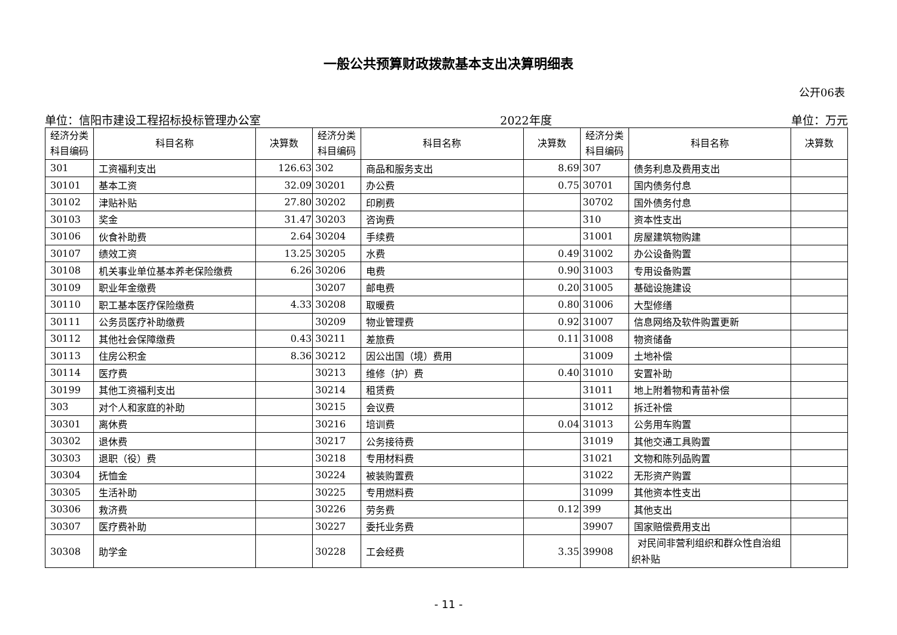一般公共预算财政拨款基本支出决算明细表
公开06表
单位：信阳市建设工程招标投标管理办公室 2022年度 单位：万元
| 经济分类科目编码 | 科目名称 | 决算数 | 经济分类科目编码 | 科目名称 | 决算数 | 经济分类科目编码 | 科目名称 | 决算数 |
| --- | --- | --- | --- | --- | --- | --- | --- | --- |
| 301 | 工资福利支出 | 126.63 | 302 | 商品和服务支出 | 8.69 | 307 | 债务利息及费用支出 | |
| 30101 | 基本工资 | 32.09 | 30201 | 办公费 | 0.75 | 30701 | 国内债务付息 | |
| 30102 | 津贴补贴 | 27.80 | 30202 | 印刷费 | | 30702 | 国外债务付息 | |
| 30103 | 奖金 | 31.47 | 30203 | 咨询费 | | 310 | 资本性支出 | |
| 30106 | 伙食补助费 | 2.64 | 30204 | 手续费 | | 31001 | 房屋建筑物购建 | |
| 30107 | 绩效工资 | 13.25 | 30205 | 水费 | 0.49 | 31002 | 办公设备购置 | |
| 30108 | 机关事业单位基本养老保险缴费 | 6.26 | 30206 | 电费 | 0.90 | 31003 | 专用设备购置 | |
| 30109 | 职业年金缴费 | | 30207 | 邮电费 | 0.20 | 31005 | 基础设施建设 | |
| 30110 | 职工基本医疗保险缴费 | 4.33 | 30208 | 取暖费 | 0.80 | 31006 | 大型修缮 | |
| 30111 | 公务员医疗补助缴费 | | 30209 | 物业管理费 | 0.92 | 31007 | 信息网络及软件购置更新 | |
| 30112 | 其他社会保障缴费 | 0.43 | 30211 | 差旅费 | 0.11 | 31008 | 物资储备 | |
| 30113 | 住房公积金 | 8.36 | 30212 | 因公出国（境）费用 | | 31009 | 土地补偿 | |
| 30114 | 医疗费 | | 30213 | 维修（护）费 | 0.40 | 31010 | 安置补助 | |
| 30199 | 其他工资福利支出 | | 30214 | 租赁费 | | 31011 | 地上附着物和青苗补偿 | |
| 303 | 对个人和家庭的补助 | | 30215 | 会议费 | | 31012 | 拆迁补偿 | |
| 30301 | 离休费 | | 30216 | 培训费 | 0.04 | 31013 | 公务用车购置 | |
| 30302 | 退休费 | | 30217 | 公务接待费 | | 31019 | 其他交通工具购置 | |
| 30303 | 退职（役）费 | | 30218 | 专用材料费 | | 31021 | 文物和陈列品购置 | |
| 30304 | 抚恤金 | | 30224 | 被装购置费 | | 31022 | 无形资产购置 | |
| 30305 | 生活补助 | | 30225 | 专用燃料费 | | 31099 | 其他资本性支出 | |
| 30306 | 救济费 | | 30226 | 劳务费 | 0.12 | 399 | 其他支出 | |
| 30307 | 医疗费补助 | | 30227 | 委托业务费 | | 39907 | 国家赔偿费用支出 | |
| 30308 | 助学金 | | 30228 | 工会经费 | 3.35 | 39908 | 对民间非营利组织和群众性自治组织补贴 | |
- 11 -